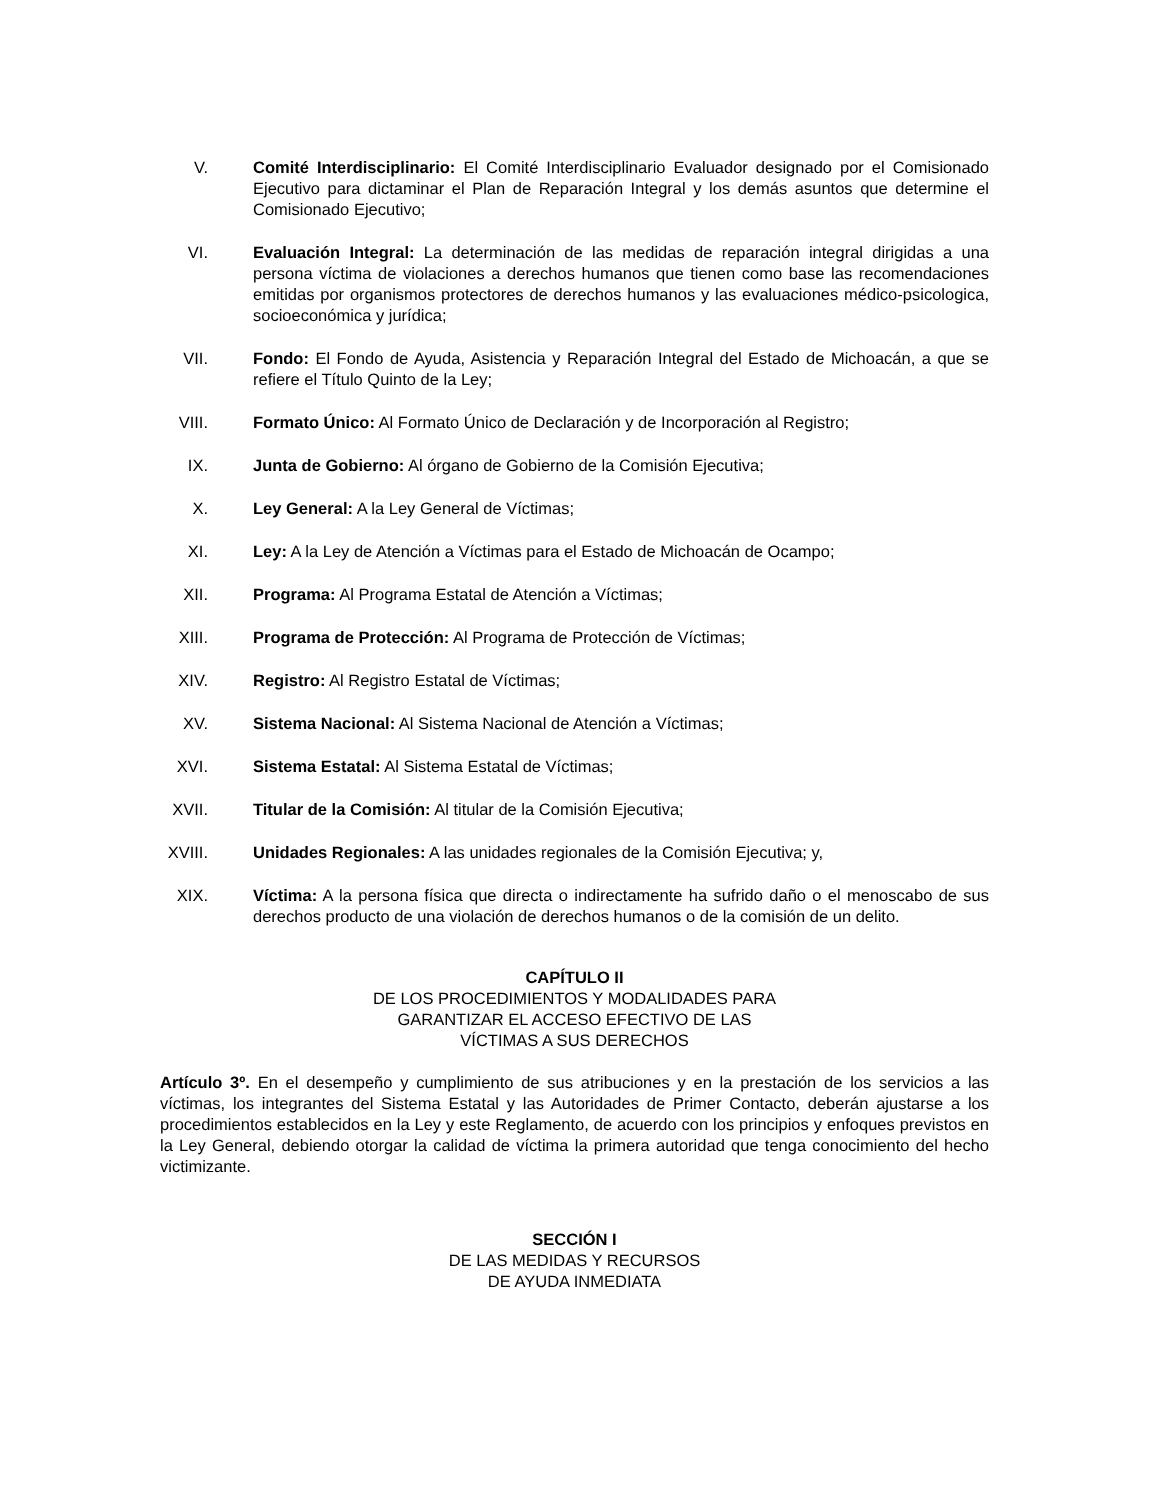V. Comité Interdisciplinario: El Comité Interdisciplinario Evaluador designado por el Comisionado Ejecutivo para dictaminar el Plan de Reparación Integral y los demás asuntos que determine el Comisionado Ejecutivo;
VI. Evaluación Integral: La determinación de las medidas de reparación integral dirigidas a una persona víctima de violaciones a derechos humanos que tienen como base las recomendaciones emitidas por organismos protectores de derechos humanos y las evaluaciones médico-psicologica, socioeconómica y jurídica;
VII. Fondo: El Fondo de Ayuda, Asistencia y Reparación Integral del Estado de Michoacán, a que se refiere el Título Quinto de la Ley;
VIII.
Formato Único: Al Formato Único de Declaración y de Incorporación al Registro;
IX. Junta de Gobierno: Al órgano de Gobierno de la Comisión Ejecutiva;
X. Ley General: A la Ley General de Víctimas;
XI. Ley: A la Ley de Atención a Víctimas para el Estado de Michoacán de Ocampo;
XII. Programa: Al Programa Estatal de Atención a Víctimas;
XIII.
Programa de Protección: Al Programa de Protección de Víctimas;
XIV. Registro: Al Registro Estatal de Víctimas;
XV. Sistema Nacional: Al Sistema Nacional de Atención a Víctimas;
XVI. Sistema Estatal: Al Sistema Estatal de Víctimas;
XVII.
Titular de la Comisión: Al titular de la Comisión Ejecutiva;
XVIII.
Unidades Regionales: A las unidades regionales de la Comisión Ejecutiva; y,
XIX. Víctima: A la persona física que directa o indirectamente ha sufrido daño o el menoscabo de sus derechos producto de una violación de derechos humanos o de la comisión de un delito.
CAPÍTULO II
DE LOS PROCEDIMIENTOS Y MODALIDADES PARA
GARANTIZAR EL ACCESO EFECTIVO DE LAS
VÍCTIMAS A SUS DERECHOS
Artículo 3º. En el desempeño y cumplimiento de sus atribuciones y en la prestación de los servicios a las víctimas, los integrantes del Sistema Estatal y las Autoridades de Primer Contacto, deberán ajustarse a los procedimientos establecidos en la Ley y este Reglamento, de acuerdo con los principios y enfoques previstos en la Ley General, debiendo otorgar la calidad de víctima la primera autoridad que tenga conocimiento del hecho victimizante.
SECCIÓN I
DE LAS MEDIDAS Y RECURSOS
DE AYUDA INMEDIATA